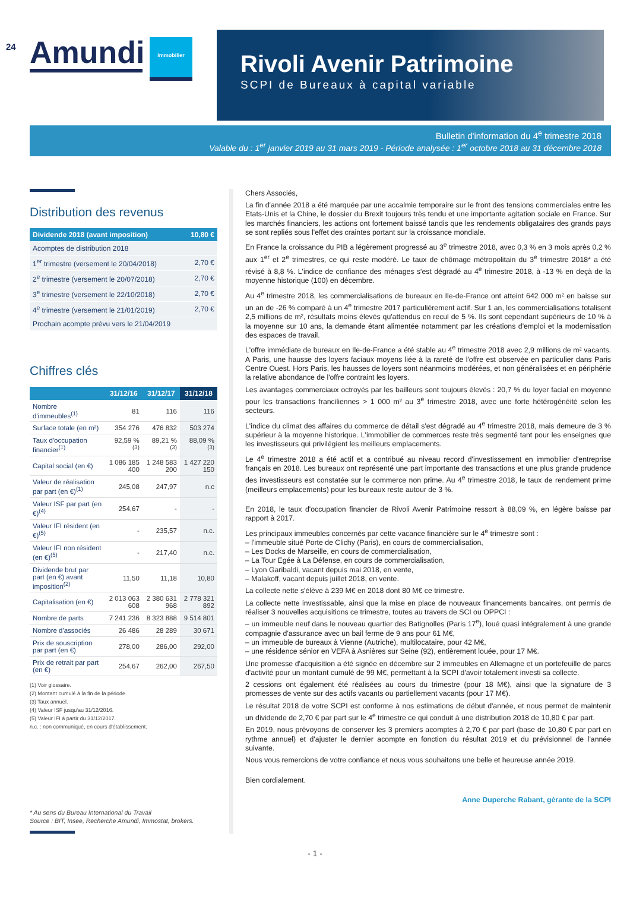24
Amundi Immobilier
Rivoli Avenir Patrimoine
SCPI de Bureaux à capital variable
Bulletin d'information du 4<sup>e</sup> trimestre 2018
Valable du : 1<sup>er</sup> janvier 2019 au 31 mars 2019 - Période analysée : 1<sup>er</sup> octobre 2018 au 31 décembre 2018
Distribution des revenus
| Dividende 2018 (avant imposition) | 10,80 € |
| --- | --- |
| Acomptes de distribution 2018 | |
| 1<sup>er</sup> trimestre (versement le 20/04/2018) | 2,70 € |
| 2<sup>e</sup> trimestre (versement le 20/07/2018) | 2,70 € |
| 3<sup>e</sup> trimestre (versement le 22/10/2018) | 2,70 € |
| 4<sup>e</sup> trimestre (versement le 21/01/2019) | 2,70 € |
| Prochain acompte prévu vers le 21/04/2019 | |
Chiffres clés
| | 31/12/16 | 31/12/17 | 31/12/18 |
| --- | --- | --- | --- |
| Nombre d'immeubles<sup>(1)</sup> | 81 | 116 | 116 |
| Surface totale (en m²) | 354 276 | 476 832 | 503 274 |
| Taux d'occupation financier<sup>(1)</sup> | 92,59 %<sup>(3)</sup> | 89,21 %<sup>(3)</sup> | 88,09 %<sup>(3)</sup> |
| Capital social (en €) | 1 086 185 400 | 1 248 583 200 | 1 427 220 150 |
| Valeur de réalisation par part (en €)<sup>(1)</sup> | 245,08 | 247,97 | n.c |
| Valeur ISF par part (en €)<sup>(4)</sup> | 254,67 | - | - |
| Valeur IFI résident (en €)<sup>(5)</sup> | - | 235,57 | n.c. |
| Valeur IFI non résident (en €)<sup>(5)</sup> | - | 217,40 | n.c. |
| Dividende brut par part (en €) avant imposition<sup>(2)</sup> | 11,50 | 11,18 | 10,80 |
| Capitalisation (en €) | 2 013 063 608 | 2 380 631 968 | 2 778 321 892 |
| Nombre de parts | 7 241 236 | 8 323 888 | 9 514 801 |
| Nombre d'associés | 26 486 | 28 289 | 30 671 |
| Prix de souscription par part (en €) | 278,00 | 286,00 | 292,00 |
| Prix de retrait par part (en €) | 254,67 | 262,00 | 267,50 |
(1) Voir glossaire.
(2) Montant cumulé à la fin de la période.
(3) Taux annuel.
(4) Valeur ISF jusqu'au 31/12/2016.
(5) Valeur IFI à partir du 31/12/2017.
n.c. : non communiqué, en cours d'établissement.
* Au sens du Bureau International du Travail
Source : BIT, Insee, Recherche Amundi, Immostat, brokers.
Chers Associés,
La fin d'année 2018 a été marquée par une accalmie temporaire sur le front des tensions commerciales entre les Etats-Unis et la Chine, le dossier du Brexit toujours très tendu et une importante agitation sociale en France. Sur les marchés financiers, les actions ont fortement baissé tandis que les rendements obligataires des grands pays se sont repliés sous l'effet des craintes portant sur la croissance mondiale.
En France la croissance du PIB a légèrement progressé au 3<sup>e</sup> trimestre 2018, avec 0,3 % en 3 mois après 0,2 % aux 1<sup>er</sup> et 2<sup>e</sup> trimestres, ce qui reste modéré. Le taux de chômage métropolitain du 3<sup>e</sup> trimestre 2018* a été révisé à 8,8 %. L'indice de confiance des ménages s'est dégradé au 4<sup>e</sup> trimestre 2018, à -13 % en deçà de la moyenne historique (100) en décembre.
Au 4<sup>e</sup> trimestre 2018, les commercialisations de bureaux en Ile-de-France ont atteint 642 000 m² en baisse sur un an de -26 % comparé à un 4<sup>e</sup> trimestre 2017 particulièrement actif. Sur 1 an, les commercialisations totalisent 2,5 millions de m², résultats moins élevés qu'attendus en recul de 5 %. Ils sont cependant supérieurs de 10 % à la moyenne sur 10 ans, la demande étant alimentée notamment par les créations d'emploi et la modernisation des espaces de travail.
L'offre immédiate de bureaux en Ile-de-France a été stable au 4<sup>e</sup> trimestre 2018 avec 2,9 millions de m² vacants. A Paris, une hausse des loyers faciaux moyens liée à la rareté de l'offre est observée en particulier dans Paris Centre Ouest. Hors Paris, les hausses de loyers sont néanmoins modérées, et non généralisées et en périphérie la relative abondance de l'offre contraint les loyers.
Les avantages commerciaux octroyés par les bailleurs sont toujours élevés : 20,7 % du loyer facial en moyenne pour les transactions franciliennes > 1 000 m² au 3<sup>e</sup> trimestre 2018, avec une forte hétérogénéité selon les secteurs.
L'indice du climat des affaires du commerce de détail s'est dégradé au 4<sup>e</sup> trimestre 2018, mais demeure de 3 % supérieur à la moyenne historique. L'immobilier de commerces reste très segmenté tant pour les enseignes que les investisseurs qui privilégient les meilleurs emplacements.
Le 4<sup>e</sup> trimestre 2018 a été actif et a contribué au niveau record d'investissement en immobilier d'entreprise français en 2018. Les bureaux ont représenté une part importante des transactions et une plus grande prudence des investisseurs est constatée sur le commerce non prime. Au 4<sup>e</sup> trimestre 2018, le taux de rendement prime (meilleurs emplacements) pour les bureaux reste autour de 3 %.
En 2018, le taux d'occupation financier de Rivoli Avenir Patrimoine ressort à 88,09 %, en légère baisse par rapport à 2017.
Les principaux immeubles concernés par cette vacance financière sur le 4<sup>e</sup> trimestre sont :
– l'immeuble situé Porte de Clichy (Paris), en cours de commercialisation,
– Les Docks de Marseille, en cours de commercialisation,
– La Tour Egée à La Défense, en cours de commercialisation,
– Lyon Garibaldi, vacant depuis mai 2018, en vente,
– Malakoff, vacant depuis juillet 2018, en vente.
La collecte nette s'élève à 239 M€ en 2018 dont 80 M€ ce trimestre.
La collecte nette investissable, ainsi que la mise en place de nouveaux financements bancaires, ont permis de réaliser 3 nouvelles acquisitions ce trimestre, toutes au travers de SCI ou OPPCI :
– un immeuble neuf dans le nouveau quartier des Batignolles (Paris 17<sup>e</sup>), loué quasi intégralement à une grande compagnie d'assurance avec un bail ferme de 9 ans pour 61 M€,
– un immeuble de bureaux à Vienne (Autriche), multilocataire, pour 42 M€,
– une résidence sénior en VEFA à Asnières sur Seine (92), entièrement louée, pour 17 M€.
Une promesse d'acquisition a été signée en décembre sur 2 immeubles en Allemagne et un portefeuille de parcs d'activité pour un montant cumulé de 99 M€, permettant à la SCPI d'avoir totalement investi sa collecte.
2 cessions ont également été réalisées au cours du trimestre (pour 18 M€), ainsi que la signature de 3 promesses de vente sur des actifs vacants ou partiellement vacants (pour 17 M€).
Le résultat 2018 de votre SCPI est conforme à nos estimations de début d'année, et nous permet de maintenir un dividende de 2,70 € par part sur le 4<sup>e</sup> trimestre ce qui conduit à une distribution 2018 de 10,80 € par part.
En 2019, nous prévoyons de conserver les 3 premiers acomptes à 2,70 € par part (base de 10,80 € par part en rythme annuel) et d'ajuster le dernier acompte en fonction du résultat 2019 et du prévisionnel de l'année suivante.
Nous vous remercions de votre confiance et nous vous souhaitons une belle et heureuse année 2019.
Bien cordialement.
Anne Duperche Rabant, gérante de la SCPI
- 1 -